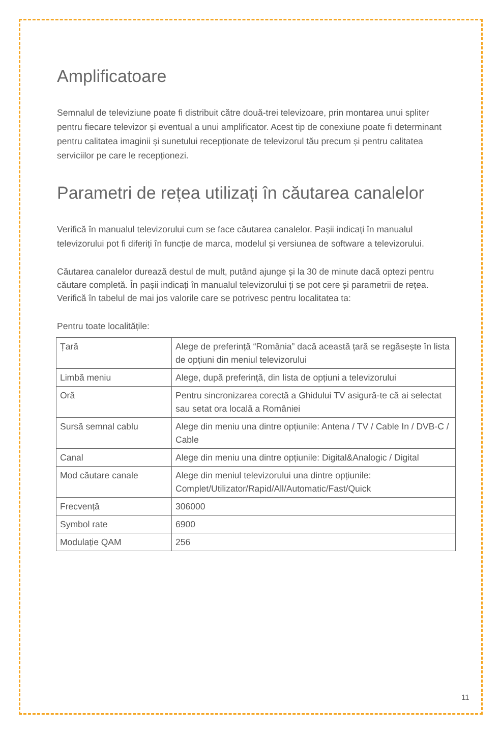Amplificatoare
Semnalul de televiziune poate fi distribuit către două-trei televizoare, prin montarea unui spliter pentru fiecare televizor și eventual a unui amplificator. Acest tip de conexiune poate fi determinant pentru calitatea imaginii și sunetului recepționate de televizorul tău precum și pentru calitatea serviciilor pe care le recepționezi.
Parametri de rețea utilizați în căutarea canalelor
Verifică în manualul televizorului cum se face căutarea canalelor. Pașii indicați în manualul televizorului pot fi diferiți în funcție de marca, modelul și versiunea de software a televizorului.
Căutarea canalelor durează destul de mult, putând ajunge și la 30 de minute dacă optezi pentru căutare completă. În pașii indicați în manualul televizorului ți se pot cere și parametrii de rețea. Verifică în tabelul de mai jos valorile care se potrivesc pentru localitatea ta:
Pentru toate localitățile:
| Țară | Alege de preferință “România” dacă această țară se regăsește în lista de opțiuni din meniul televizorului |
| Limbă meniu | Alege, după preferință, din lista de opțiuni a televizorului |
| Oră | Pentru sincronizarea corectă a Ghidului TV asigură-te că ai selectat sau setat ora locală a României |
| Sursă semnal cablu | Alege din meniu una dintre opțiunile: Antena / TV / Cable In / DVB-C / Cable |
| Canal | Alege din meniu una dintre opțiunile: Digital&Analogic / Digital |
| Mod căutare canale | Alege din meniul televizorului una dintre opțiunile: Complet/Utilizator/Rapid/All/Automatic/Fast/Quick |
| Frecvență | 306000 |
| Symbol rate | 6900 |
| Modulație QAM | 256 |
11